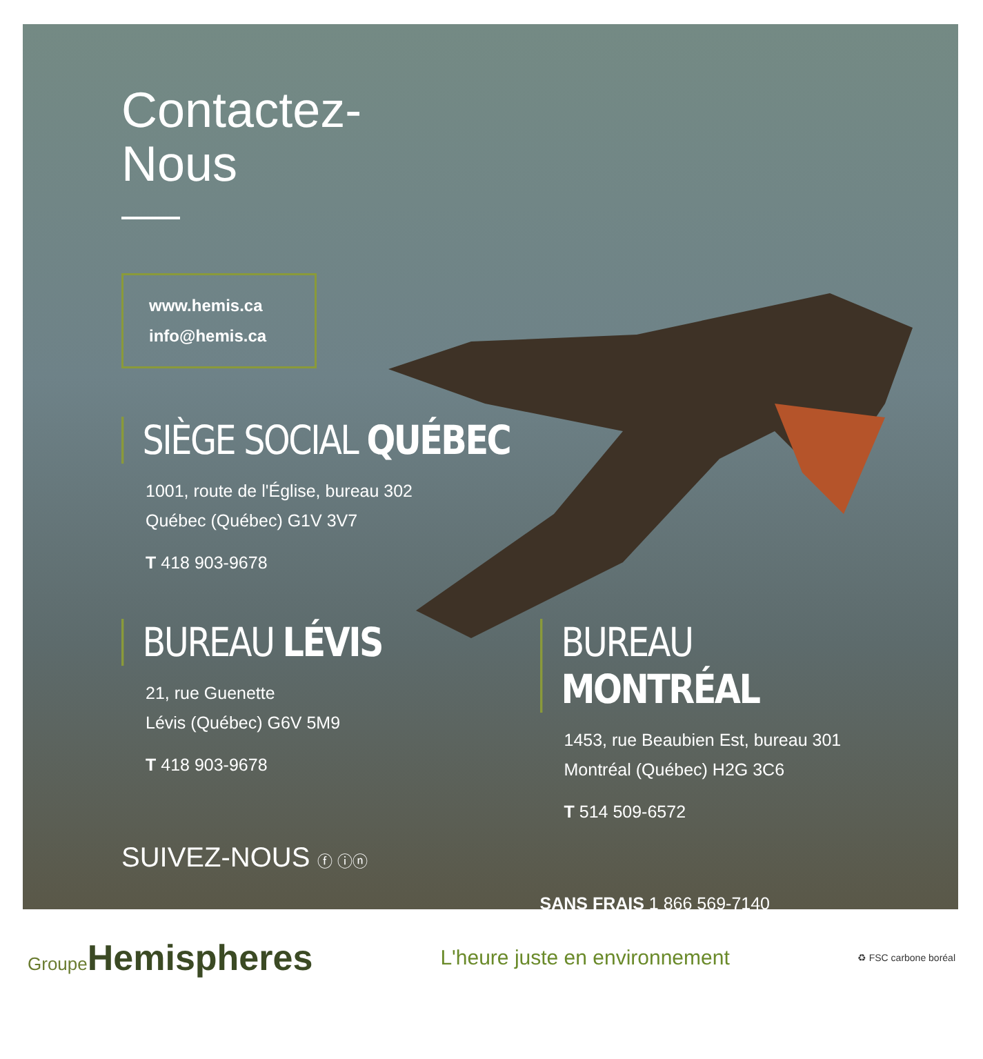Contactez-
Nous
www.hemis.ca
info@hemis.ca
SIÈGE SOCIAL QUÉBEC
1001, route de l'Église, bureau 302
Québec (Québec) G1V 3V7
T 418 903-9678
BUREAU LÉVIS
21, rue Guenette
Lévis (Québec) G6V 5M9
T 418 903-9678
SUIVEZ-NOUS ⓕ ⓘⓝ
BUREAU MONTRÉAL
1453, rue Beaubien Est, bureau 301
Montréal (Québec) H2G 3C6
T 514 509-6572
SANS FRAIS 1 866 569-7140
Groupe Hemispheres
L'heure juste en environnement
♻ FSC carbone boréal